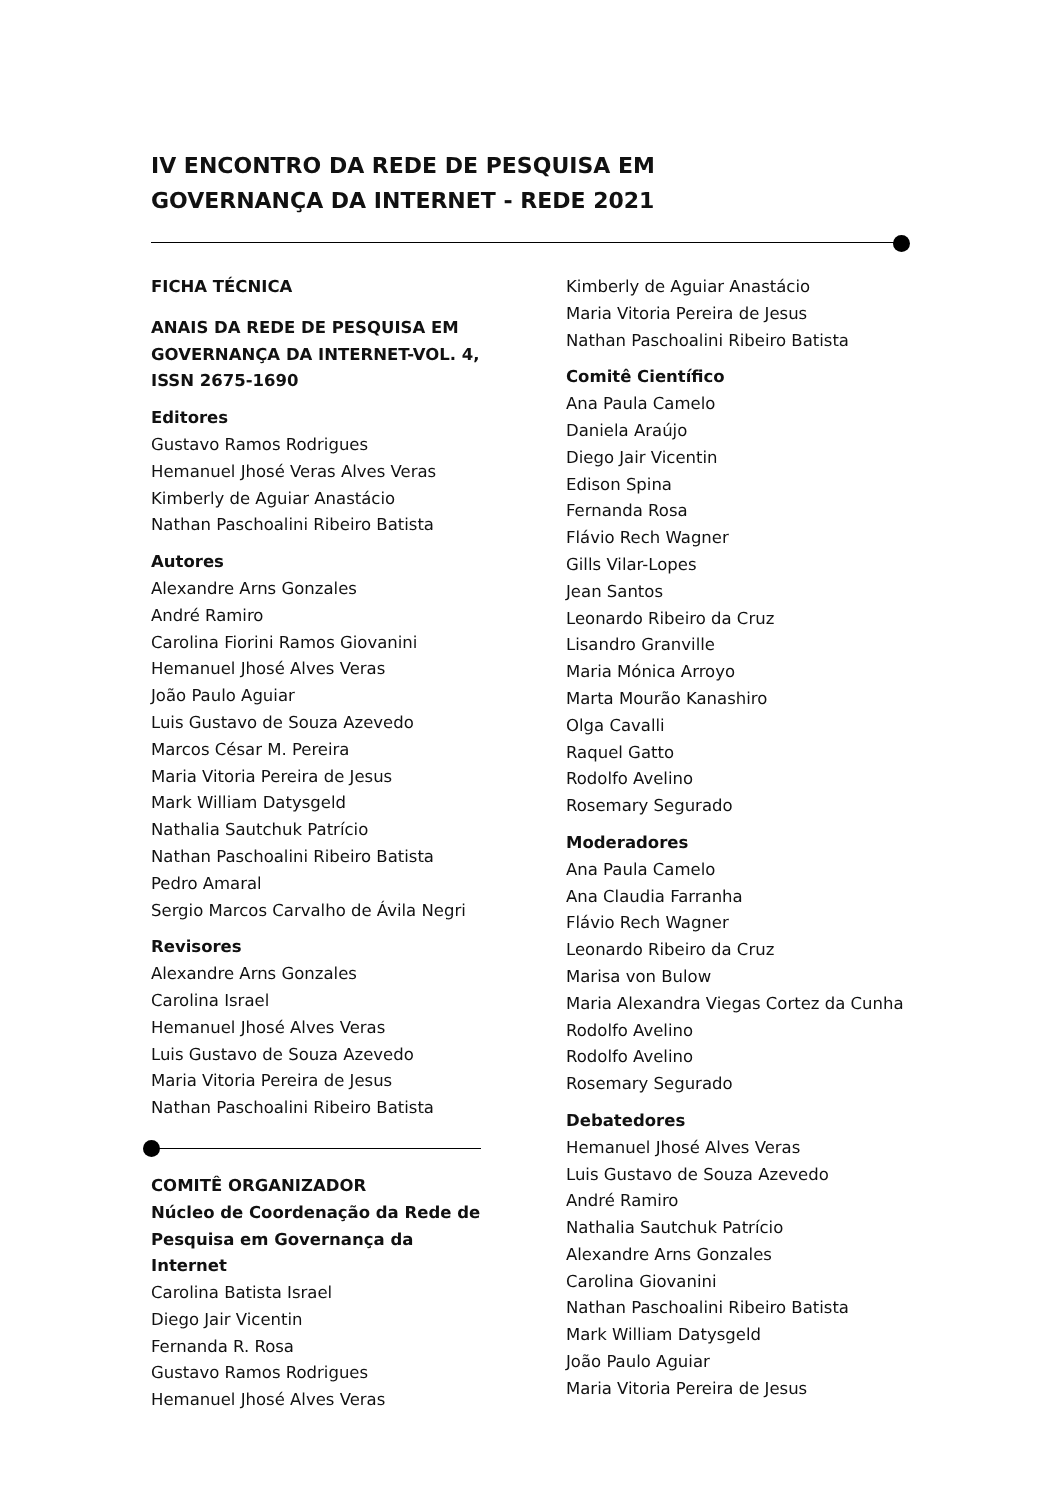IV ENCONTRO DA REDE DE PESQUISA EM
GOVERNANÇA DA INTERNET - REDE 2021
FICHA TÉCNICA
ANAIS DA REDE DE PESQUISA EM
GOVERNANÇA DA INTERNET-VOL. 4,
ISSN 2675-1690
Editores
Gustavo Ramos Rodrigues
Hemanuel Jhosé Veras Alves Veras
Kimberly de Aguiar Anastácio
Nathan Paschoalini Ribeiro Batista
Autores
Alexandre Arns Gonzales
André Ramiro
Carolina Fiorini Ramos Giovanini
Hemanuel Jhosé Alves Veras
João Paulo Aguiar
Luis Gustavo de Souza Azevedo
Marcos César M. Pereira
Maria Vitoria Pereira de Jesus
Mark William Datysgeld
Nathalia Sautchuk Patrício
Nathan Paschoalini Ribeiro Batista
Pedro Amaral
Sergio Marcos Carvalho de Ávila Negri
Revisores
Alexandre Arns Gonzales
Carolina Israel
Hemanuel Jhosé Alves Veras
Luis Gustavo de Souza Azevedo
Maria Vitoria Pereira de Jesus
Nathan Paschoalini Ribeiro Batista
COMITÊ ORGANIZADOR
Núcleo de Coordenação da Rede de
Pesquisa em Governança da Internet
Carolina Batista Israel
Diego Jair Vicentin
Fernanda R. Rosa
Gustavo Ramos Rodrigues
Hemanuel Jhosé Alves Veras
Kimberly de Aguiar Anastácio
Maria Vitoria Pereira de Jesus
Nathan Paschoalini Ribeiro Batista
Comitê Científico
Ana Paula Camelo
Daniela Araújo
Diego Jair Vicentin
Edison Spina
Fernanda Rosa
Flávio Rech Wagner
Gills Vilar-Lopes
Jean Santos
Leonardo Ribeiro da Cruz
Lisandro Granville
Maria Mónica Arroyo
Marta Mourão Kanashiro
Olga Cavalli
Raquel Gatto
Rodolfo Avelino
Rosemary Segurado
Moderadores
Ana Paula Camelo
Ana Claudia Farranha
Flávio Rech Wagner
Leonardo Ribeiro da Cruz
Marisa von Bulow
Maria Alexandra Viegas Cortez da Cunha
Rodolfo Avelino
Rodolfo Avelino
Rosemary Segurado
Debatedores
Hemanuel Jhosé Alves Veras
Luis Gustavo de Souza Azevedo
André Ramiro
Nathalia Sautchuk Patrício
Alexandre Arns Gonzales
Carolina Giovanini
Nathan Paschoalini Ribeiro Batista
Mark William Datysgeld
João Paulo Aguiar
Maria Vitoria Pereira de Jesus